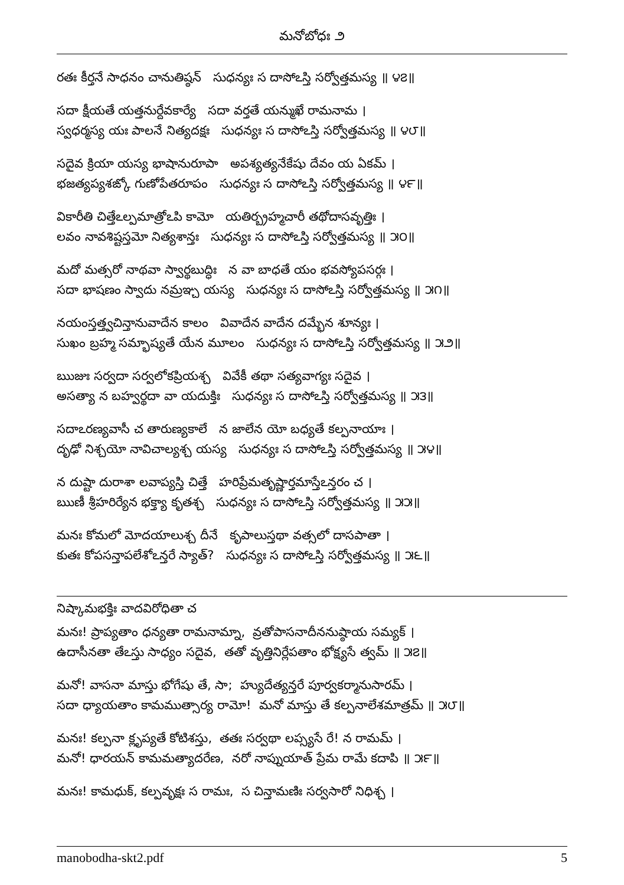మనోబోధః ౨
రతః కీర్తనే సాధనం చానుతిష్ఠన్ సుధన్యః స దాసోఽస్తి సర్వోత్తమస్య ॥ ౪౭॥
సదా క్షీయతే యత్తనుర్దేవకార్యే సదా వర్తతే యన్ముఖే రామనామ ।
స్వధర్మస్య యః పాలనే నిత్యదక్షః సుధన్యః స దాసోఽస్తి సర్వోత్తమస్య ॥ ౪౮॥
సదైవ క్రియా యస్య భాషానురూపా అపశ్యత్యనేకేషు దేవం య ఏకమ్ ।
భజత్యప్యశఙ్కో గుణోపేతరూపం సుధన్యః స దాసోఽస్తి సర్వోత్తమస్య ॥ ౪౯॥
వికారీతి చిత్తేఽల్పమాత్రోఽపి కామో యతిర్బ్రహ్మచారీ తథోదాసవృత్తిః ।
లవం నావశిష్టస్తమో నిత్యశాన్తః సుధన్యః స దాసోఽస్తి సర్వోత్తమస్య ॥ ౫౦॥
మదో మత్సరో నాథవా స్వార్థబుద్ధిః న వా బాధతే యం భవస్యోపసర్గః ।
సదా భాషణం స్వాదు నమ్రఞ్చ యస్య సుధన్యః స దాసోఽస్తి సర్వోత్తమస్య ॥ ౫౧॥
నయంస్తత్త్వచిన్తానువాదేన కాలం వివాదేన వాదేన దమ్భేన శూన్యః ।
సుఖం బ్రహ్మ సమ్భాష్యతే యేన మూలం సుధన్యః స దాసోఽస్తి సర్వోత్తమస్య ॥ ౫౨॥
ఋజుః సర్వదా సర్వలోకప్రియశ్చ వివేకీ తథా సత్యవాగ్యః సదైవ ।
అసత్యా న బహ్వర్థదా వా యదుక్తిః సుధన్యః స దాసోఽస్తి సర్వోత్తమస్య ॥ ౫౩॥
సదాఽరణ్యవాసీ చ తారుణ్యకాలే న జాలేన యో బధ్యతే కల్పనాయాః ।
దృఢో నిశ్చయో నావిచాల్యశ్చ యస్య సుధన్యః స దాసోఽస్తి సర్వోత్తమస్య ॥ ౫౪॥
న దుష్టా దురాశా లవాప్యస్తి చిత్తే హరిప్రేమతృష్ణార్తమాస్తేఽన్తరం చ ।
ఋణీ శ్రీహరిర్యేన భక్త్యా కృతశ్చ సుధన్యః స దాసోఽస్తి సర్వోత్తమస్య ॥ ౫౫॥
మనః కోమలో మోదయాలుశ్చ దీనే కృపాలుస్తథా వత్సలో దాసపాతా ।
కుతః కోపసన్తాపలేశోఽన్తరే స్యాత్? సుధన్యః స దాసోఽస్తి సర్వోత్తమస్య ॥ ౫౬॥
నిష్కామభక్తిః వాదవిరోధితా చ
మనః! ప్రాప్యతాం ధన్యతా రామనామ్నా, వ్రతోపాసనాదీననుష్ఠాయ సమ్యక్ ।
ఉదాసీనతా తేఽస్తు సాధ్యం సదైవ, తతో వృత్తినిర్లేపతాం భోక్ష్యసే త్వమ్ ॥ ౫౭॥
మనో! వాసనా మాస్తు భోగేషు తే, సా; హ్యుదేత్యన్తరే పూర్వకర్మానుసారమ్ ।
సదా ధ్యాయతాం కామముత్సార్య రామో! మనో మాస్తు తే కల్పనాలేశమాత్రమ్ ॥ ౫౮॥
మనః! కల్పనా క్లృప్యతే కోటిశస్తు, తతః సర్వథా లప్స్యసే రే! న రామమ్ ।
మనో! ధారయన్ కామమత్యాదరేణ, నరో నాప్నుయాత్ ప్రేమ రామే కదాపి ॥ ౫౯॥
మనః! కామధుక్, కల్పవృక్షః స రామః, స చిన్తామణిః సర్వసారో నిధిశ్చ ।
manobodha-skt2.pdf 5